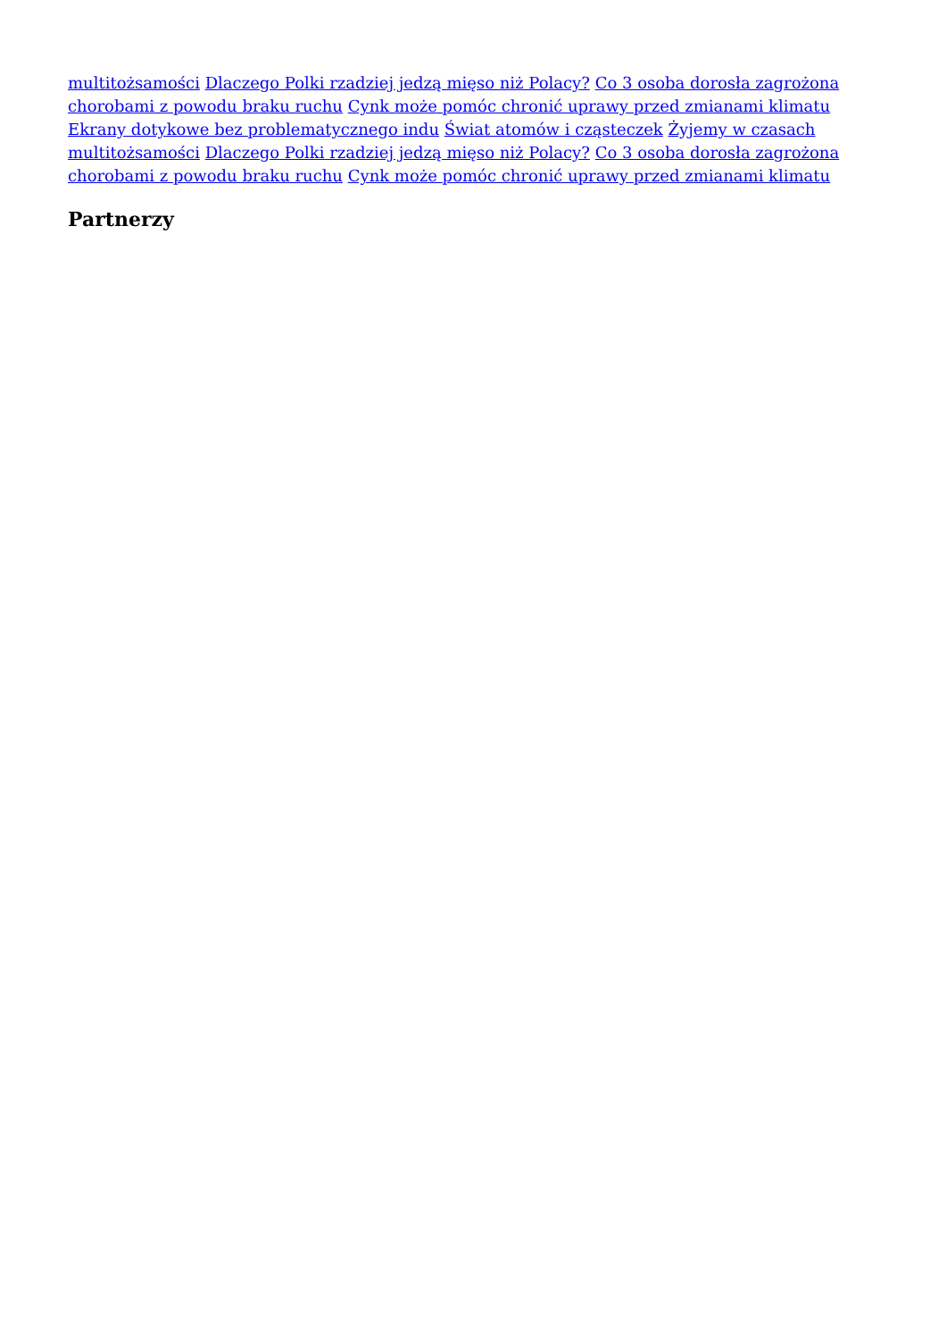multitożsamości Dlaczego Polki rzadziej jedzą mięso niż Polacy? Co 3 osoba dorosła zagrożona chorobami z powodu braku ruchu Cynk może pomóc chronić uprawy przed zmianami klimatu Ekrany dotykowe bez problematycznego indu Świat atomów i cząsteczek Żyjemy w czasach multitożsamości Dlaczego Polki rzadziej jedzą mięso niż Polacy? Co 3 osoba dorosła zagrożona chorobami z powodu braku ruchu Cynk może pomóc chronić uprawy przed zmianami klimatu
Partnerzy